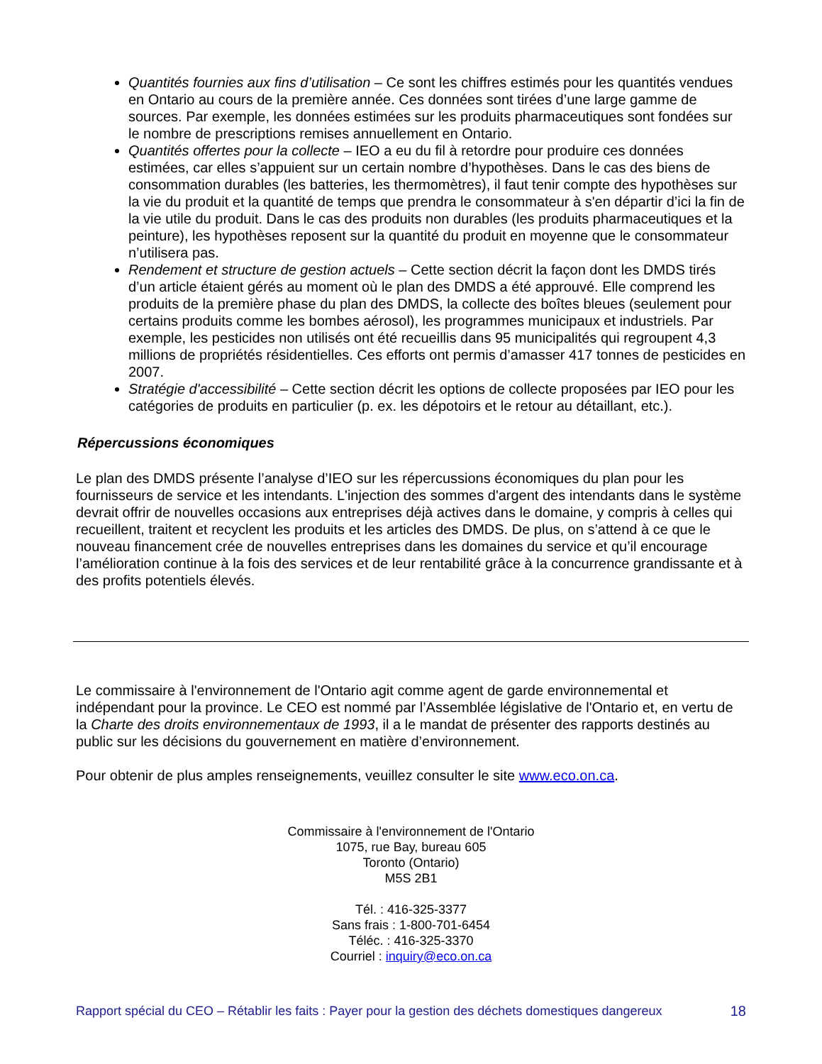Quantités fournies aux fins d’utilisation – Ce sont les chiffres estimés pour les quantités vendues en Ontario au cours de la première année. Ces données sont tirées d’une large gamme de sources. Par exemple, les données estimées sur les produits pharmaceutiques sont fondées sur le nombre de prescriptions remises annuellement en Ontario.
Quantités offertes pour la collecte – IEO a eu du fil à retordre pour produire ces données estimées, car elles s’appuient sur un certain nombre d’hypothèses. Dans le cas des biens de consommation durables (les batteries, les thermomètres), il faut tenir compte des hypothèses sur la vie du produit et la quantité de temps que prendra le consommateur à s'en départir d’ici la fin de la vie utile du produit. Dans le cas des produits non durables (les produits pharmaceutiques et la peinture), les hypothèses reposent sur la quantité du produit en moyenne que le consommateur n’utilisera pas.
Rendement et structure de gestion actuels – Cette section décrit la façon dont les DMDS tirés d’un article étaient gérés au moment où le plan des DMDS a été approuvé. Elle comprend les produits de la première phase du plan des DMDS, la collecte des boîtes bleues (seulement pour certains produits comme les bombes aérosol), les programmes municipaux et industriels. Par exemple, les pesticides non utilisés ont été recueillis dans 95 municipalités qui regroupent 4,3 millions de propriétés résidentielles. Ces efforts ont permis d’amasser 417 tonnes de pesticides en 2007.
Stratégie d'accessibilité – Cette section décrit les options de collecte proposées par IEO pour les catégories de produits en particulier (p. ex. les dépotoirs et le retour au détaillant, etc.).
Répercussions économiques
Le plan des DMDS présente l’analyse d’IEO sur les répercussions économiques du plan pour les fournisseurs de service et les intendants. L'injection des sommes d'argent des intendants dans le système devrait offrir de nouvelles occasions aux entreprises déjà actives dans le domaine, y compris à celles qui recueillent, traitent et recyclent les produits et les articles des DMDS. De plus, on s’attend à ce que le nouveau financement crée de nouvelles entreprises dans les domaines du service et qu’il encourage l’amélioration continue à la fois des services et de leur rentabilité grâce à la concurrence grandissante et à des profits potentiels élevés.
Le commissaire à l'environnement de l'Ontario agit comme agent de garde environnemental et indépendant pour la province. Le CEO est nommé par l’Assemblée législative de l'Ontario et, en vertu de la Charte des droits environnementaux de 1993, il a le mandat de présenter des rapports destinés au public sur les décisions du gouvernement en matière d’environnement.
Pour obtenir de plus amples renseignements, veuillez consulter le site www.eco.on.ca.
Commissaire à l'environnement de l'Ontario
1075, rue Bay, bureau 605
Toronto (Ontario)
M5S 2B1
Tél. : 416-325-3377
Sans frais : 1-800-701-6454
Téléc. : 416-325-3370
Courriel : inquiry@eco.on.ca
Rapport spécial du CEO – Rétablir les faits : Payer pour la gestion des déchets domestiques dangereux 18